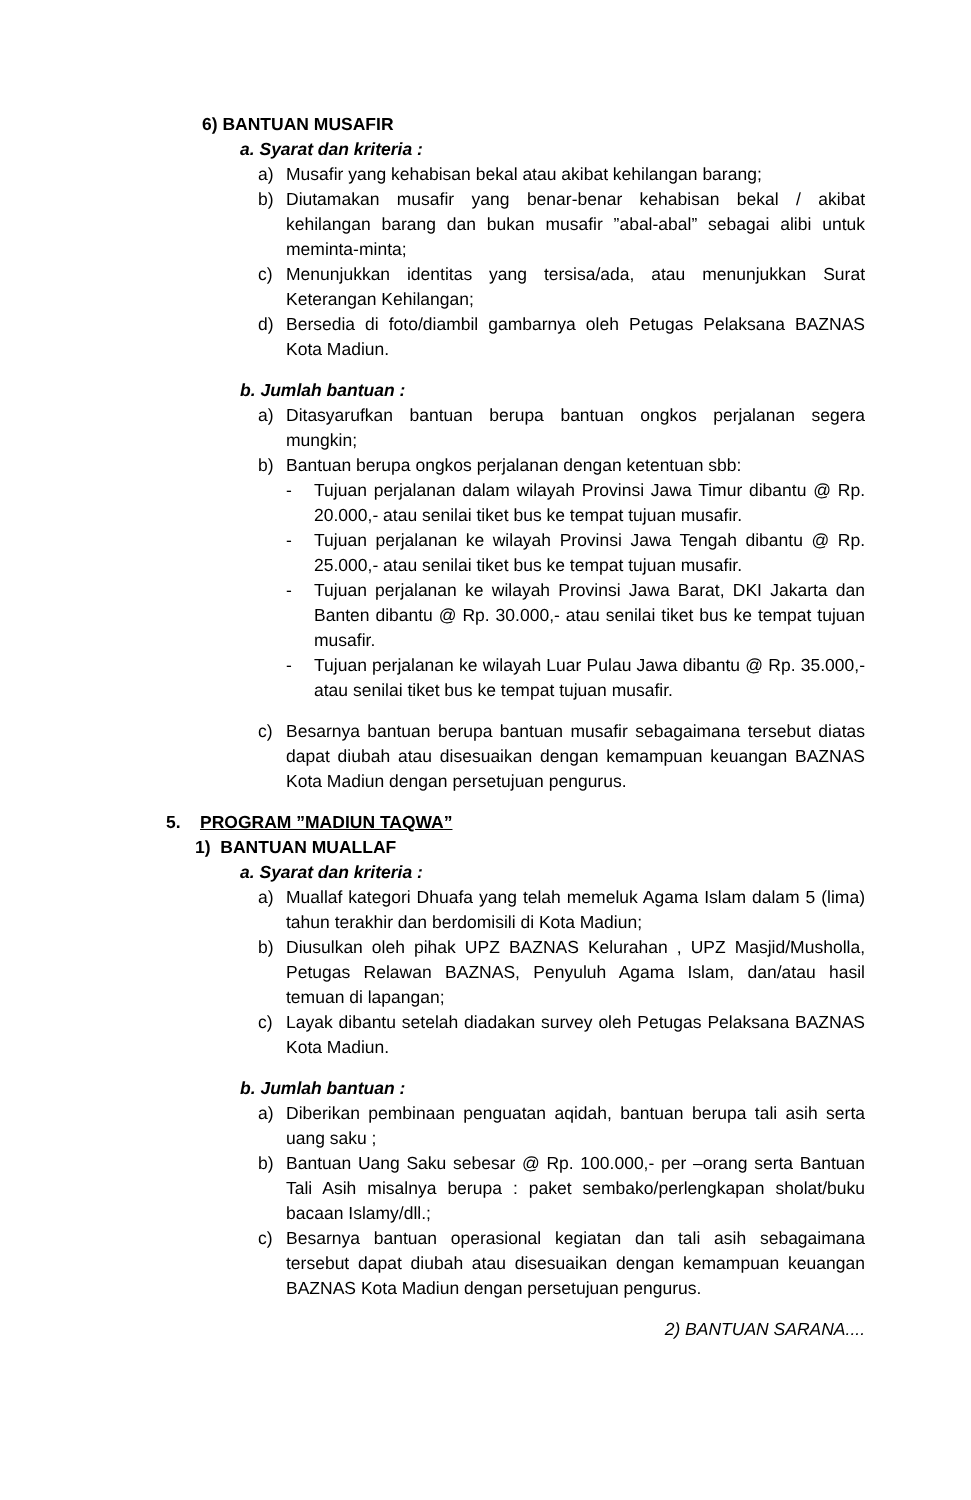6) BANTUAN MUSAFIR
a. Syarat dan kriteria :
a) Musafir yang kehabisan bekal atau akibat kehilangan barang;
b) Diutamakan musafir yang benar-benar kehabisan bekal / akibat kehilangan barang dan bukan musafir ”abal-abal” sebagai alibi untuk meminta-minta;
c) Menunjukkan identitas yang tersisa/ada, atau menunjukkan Surat Keterangan Kehilangan;
d) Bersedia di foto/diambil gambarnya oleh Petugas Pelaksana BAZNAS Kota Madiun.
b. Jumlah bantuan :
a) Ditasyarufkan bantuan berupa bantuan ongkos perjalanan segera mungkin;
b) Bantuan berupa ongkos perjalanan dengan ketentuan sbb:
- Tujuan perjalanan dalam wilayah Provinsi Jawa Timur dibantu @ Rp. 20.000,- atau senilai tiket bus ke tempat tujuan musafir.
- Tujuan perjalanan ke wilayah Provinsi Jawa Tengah dibantu @ Rp. 25.000,- atau senilai tiket bus ke tempat tujuan musafir.
- Tujuan perjalanan ke wilayah Provinsi Jawa Barat, DKI Jakarta dan Banten dibantu @ Rp. 30.000,- atau senilai tiket bus ke tempat tujuan musafir.
- Tujuan perjalanan ke wilayah Luar Pulau Jawa dibantu @ Rp. 35.000,- atau senilai tiket bus ke tempat tujuan musafir.
c) Besarnya bantuan berupa bantuan musafir sebagaimana tersebut diatas dapat diubah atau disesuaikan dengan kemampuan keuangan BAZNAS Kota Madiun dengan persetujuan pengurus.
5. PROGRAM ”MADIUN TAQWA”
1) BANTUAN MUALLAF
a. Syarat dan kriteria :
a) Muallaf kategori Dhuafa yang telah memeluk Agama Islam dalam 5 (lima) tahun terakhir dan berdomisili di Kota Madiun;
b) Diusulkan oleh pihak UPZ BAZNAS Kelurahan , UPZ Masjid/Musholla, Petugas Relawan BAZNAS, Penyuluh Agama Islam, dan/atau hasil temuan di lapangan;
c) Layak dibantu setelah diadakan survey oleh Petugas Pelaksana BAZNAS Kota Madiun.
b. Jumlah bantuan :
a) Diberikan pembinaan penguatan aqidah, bantuan berupa tali asih serta uang saku ;
b) Bantuan Uang Saku sebesar @ Rp. 100.000,- per –orang serta Bantuan Tali Asih misalnya berupa : paket sembako/perlengkapan sholat/buku bacaan Islamy/dll.;
c) Besarnya bantuan operasional kegiatan dan tali asih sebagaimana tersebut dapat diubah atau disesuaikan dengan kemampuan keuangan BAZNAS Kota Madiun dengan persetujuan pengurus.
2) BANTUAN SARANA....